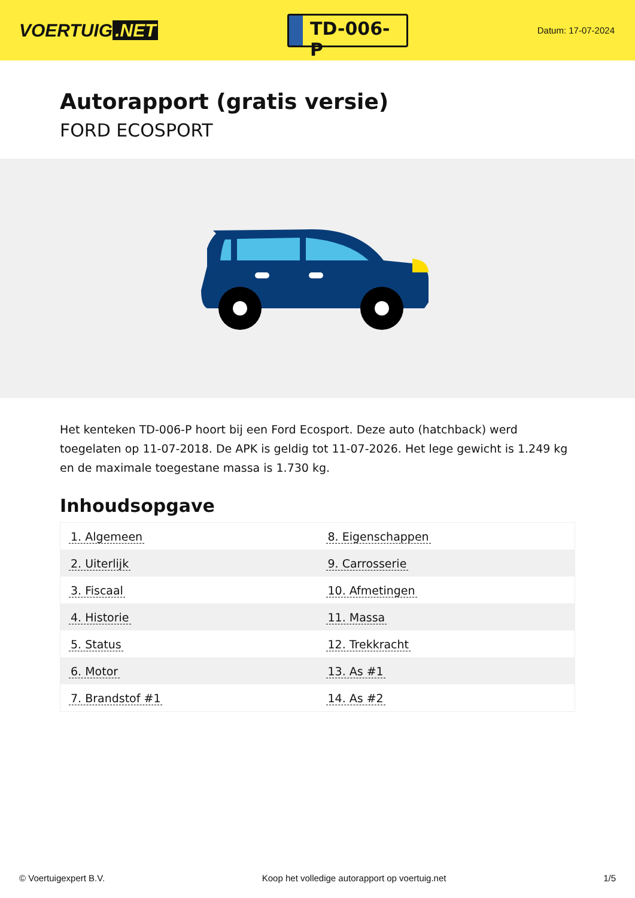VOERTUIG.NET
TD-006-P
Datum: 17-07-2024
Autorapport (gratis versie)
FORD ECOSPORT
Het kenteken TD-006-P hoort bij een Ford Ecosport. Deze auto (hatchback) werd toegelaten op 11-07-2018. De APK is geldig tot 11-07-2026. Het lege gewicht is 1.249 kg en de maximale toegestane massa is 1.730 kg.
Inhoudsopgave
| 1. Algemeen | 8. Eigenschappen |
| 2. Uiterlijk | 9. Carrosserie |
| 3. Fiscaal | 10. Afmetingen |
| 4. Historie | 11. Massa |
| 5. Status | 12. Trekkracht |
| 6. Motor | 13. As #1 |
| 7. Brandstof #1 | 14. As #2 |
© Voertuigexpert B.V. Koop het volledige autorapport op voertuig.net 1/5